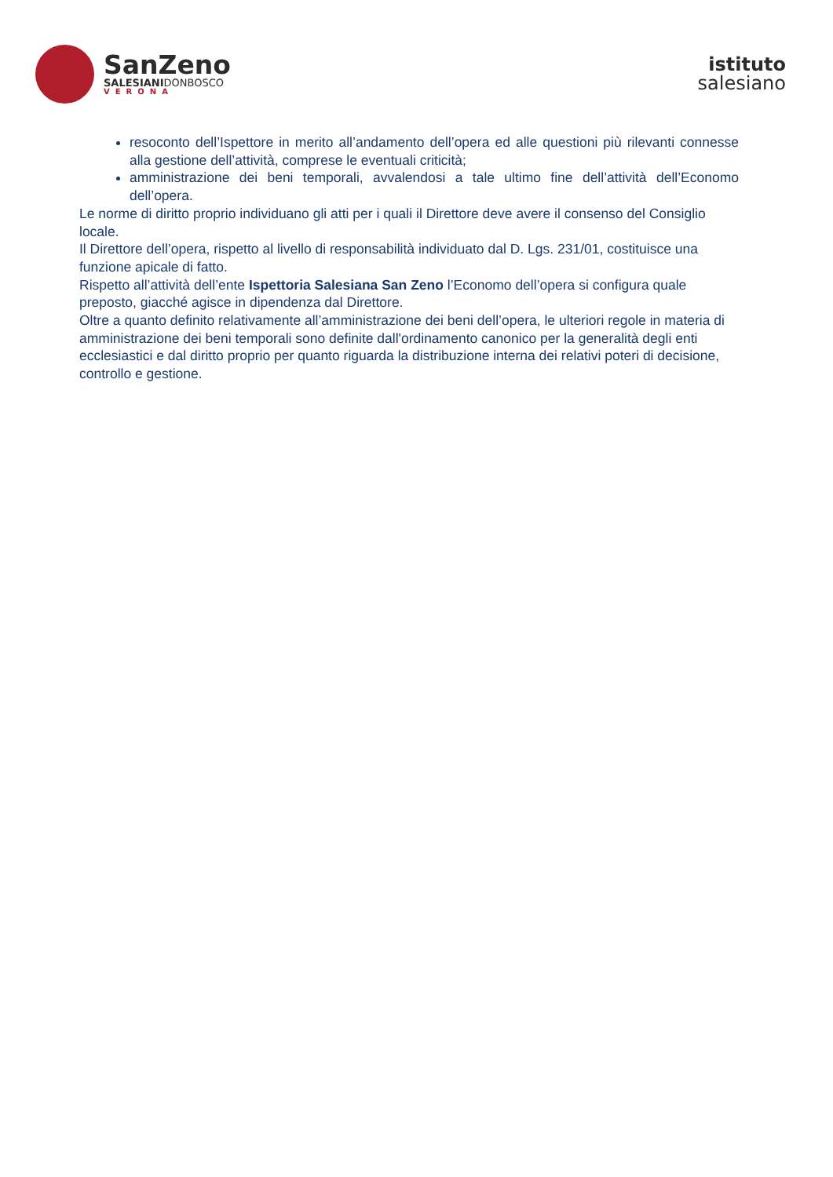SanZeno
SALESIANIDONBOSCO
VERONA
istituto
salesiano
resoconto dell’Ispettore in merito all’andamento dell’opera ed alle questioni più rilevanti connesse alla gestione dell’attività, comprese le eventuali criticità;
amministrazione dei beni temporali, avvalendosi a tale ultimo fine dell’attività dell’Economo dell’opera.
Le norme di diritto proprio individuano gli atti per i quali il Direttore deve avere il consenso del Consiglio locale.
Il Direttore dell’opera, rispetto al livello di responsabilità individuato dal D. Lgs. 231/01, costituisce una funzione apicale di fatto.
Rispetto all’attività dell’ente Ispettoria Salesiana San Zeno l’Economo dell’opera si configura quale preposto, giacché agisce in dipendenza dal Direttore.
Oltre a quanto definito relativamente all’amministrazione dei beni dell’opera, le ulteriori regole in materia di amministrazione dei beni temporali sono definite dall'ordinamento canonico per la generalità degli enti ecclesiastici e dal diritto proprio per quanto riguarda la distribuzione interna dei relativi poteri di decisione, controllo e gestione.